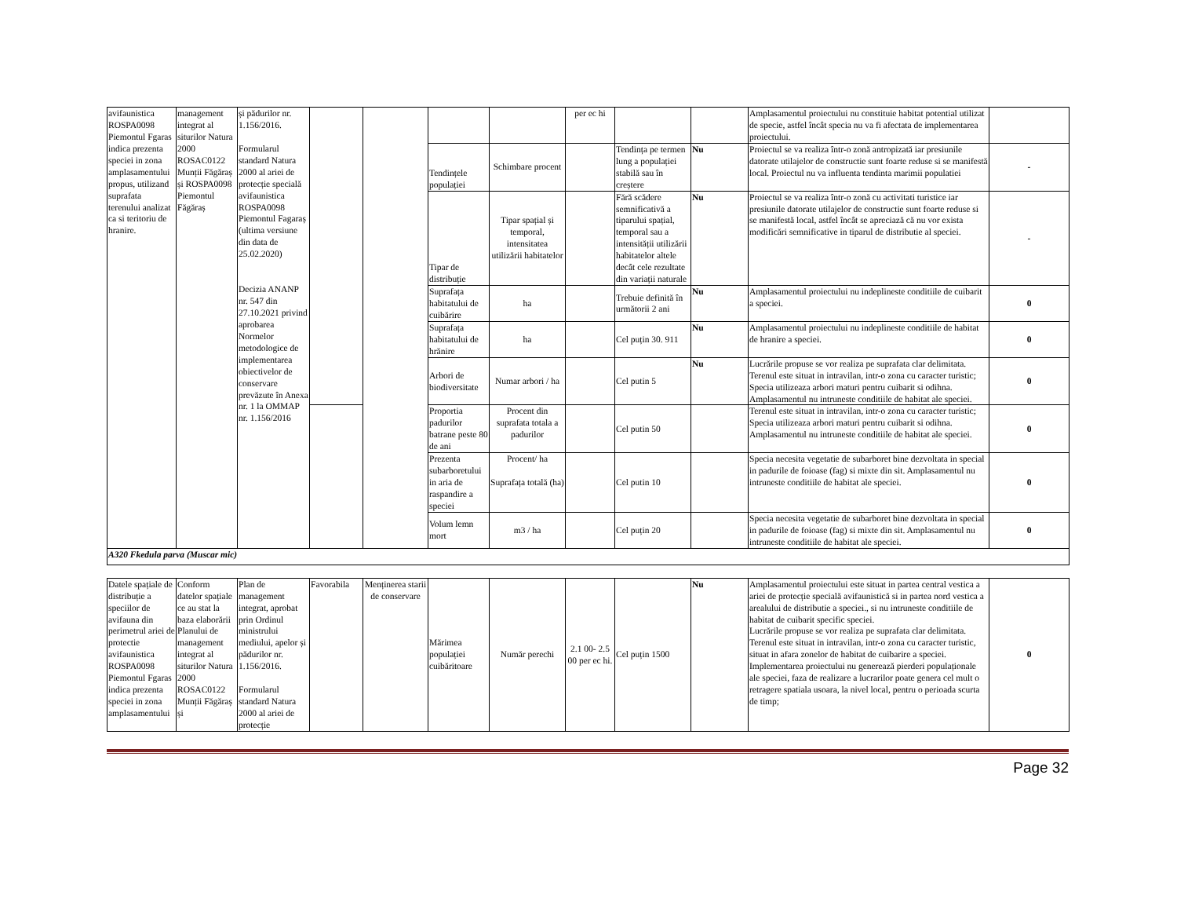| avifaunistica ROSPA0098 Piemontul Fgaras indica prezenta speciei in zona amplasamentului propus, utilizand suprafata terenului analizat ca si teritoriu de hranire. | management integrat al siturilor Natura 2000 ROSAC0122 Munții Făgăraș și ROSPA0098 Piemontul Făgăraș | și pădurilor nr. 1.156/2016. Formularul standard Natura 2000 al ariei de protecție specială avifaunistica ROSPA0098 Piemontul Fagaraș (ultima versiune din data de 25.02.2020) Decizia ANANP nr. 547 din 27.10.2021 privind aprobarea Normelor metodologice de implementarea obiectivelor de conservare prevăzute în Anexa nr. 1 la OMMAP nr. 1.156/2016 | | | | | per ec hi | | | Amplasamentul proiectului nu constituie habitat potential utilizat de specie, astfel încât specia nu va fi afectata de implementarea proiectului. | |
| | | | | | Tendințele populației | Schimbare procent | | Tendința pe termen lung a populației stabilă sau în creștere | Nu | Proiectul se va realiza într-o zonă antropizată iar presiunile datorate utilajelor de constructie sunt foarte reduse si se manifestă local. Proiectul nu va influenta tendinta marimii populatiei | - |
| | | | | | Tipar de distribuție | Tipar spațial și temporal, intensitatea utilizării habitatelor | | Fără scădere semnificativă a tiparului spațial, temporal sau a intensității utilizării habitatelor altele decât cele rezultate din variații naturale | Nu | Proiectul se va realiza într-o zonă cu activitati turistice iar presiunile datorate utilajelor de constructie sunt foarte reduse si se manifestă local, astfel încât se apreciază că nu vor exista modificări semnificative in tiparul de distributie al speciei. | - |
| | | | | | Suprafața habitatului de cuibărire | ha | | Trebuie definită în următorii 2 ani | Nu | Amplasamentul proiectului nu indeplineste conditiile de cuibarit a speciei. | 0 |
| | | | | | Suprafața habitatului de hrănire | ha | | Cel puțin 30. 911 | Nu | Amplasamentul proiectului nu indeplineste conditiile de habitat de hranire a speciei. | 0 |
| | | | | | Arbori de biodiversitate | Numar arbori / ha | | Cel putin 5 | Nu | Lucrările propuse se vor realiza pe suprafata clar delimitata. Terenul este situat in intravilan, intr-o zona cu caracter turistic; Specia utilizeaza arbori maturi pentru cuibarit si odihna. Amplasamentul nu intruneste conditiile de habitat ale speciei. | 0 |
| | | | | | Proportia padurilor batrane peste 80 de ani | Procent din suprafata totala a padurilor | | Cel putin 50 | | Terenul este situat in intravilan, intr-o zona cu caracter turistic; Specia utilizeaza arbori maturi pentru cuibarit si odihna. Amplasamentul nu intruneste conditiile de habitat ale speciei. | 0 |
| | | | | | Prezenta subarboretului in aria de raspandire a speciei | Procent/ ha Suprafața totală (ha) | | Cel putin 10 | | Specia necesita vegetatie de subarboret bine dezvoltata in special in padurile de foioase (fag) si mixte din sit. Amplasamentul nu intruneste conditiile de habitat ale speciei. | 0 |
| | | | | | Volum lemn mort | m3 / ha | | Cel puțin 20 | | Specia necesita vegetatie de subarboret bine dezvoltata in special in padurile de foioase (fag) si mixte din sit. Amplasamentul nu intruneste conditiile de habitat ale speciei. | 0 |
| A320 Fkedula parva (Muscar mic) | | | | | | | | | | | |
| Datele spațiale de distribuție a speciilor de avifauna din perimetrul ariei de protectie avifaunistica ROSPA0098 Piemontul Fgaras indica prezenta speciei in zona amplasamentului | Conform datelor spațiale ce au stat la baza elaborării Planului de management integrat al siturilor Natura 2000 ROSAC0122 Munții Făgăraș și | Plan de management integrat, aprobat prin Ordinul ministrului mediului, apelor și pădurilor nr. 1.156/2016. Formularul standard Natura 2000 al ariei de protecție | Favorabila | Menținerea starii de conservare | Mărimea populației cuibăritoare | Număr perechi | 2.1 00- 2.5 00 per ec hi. | Cel puțin 1500 | Nu | Amplasamentul proiectului este situat in partea central vestica a ariei de protecție specială avifaunistică si in partea nord vestica a arealului de distributie a speciei., si nu intruneste conditiile de habitat de cuibarit specific speciei. Lucrările propuse se vor realiza pe suprafata clar delimitata. Terenul este situat in intravilan, intr-o zona cu caracter turistic, situat in afara zonelor de habitat de cuibarire a speciei. Implementarea proiectului nu generează pierderi populaționale ale speciei, faza de realizare a lucrarilor poate genera cel mult o retragere spatiala usoara, la nivel local, pentru o perioada scurta de timp; | 0 |
Page 32